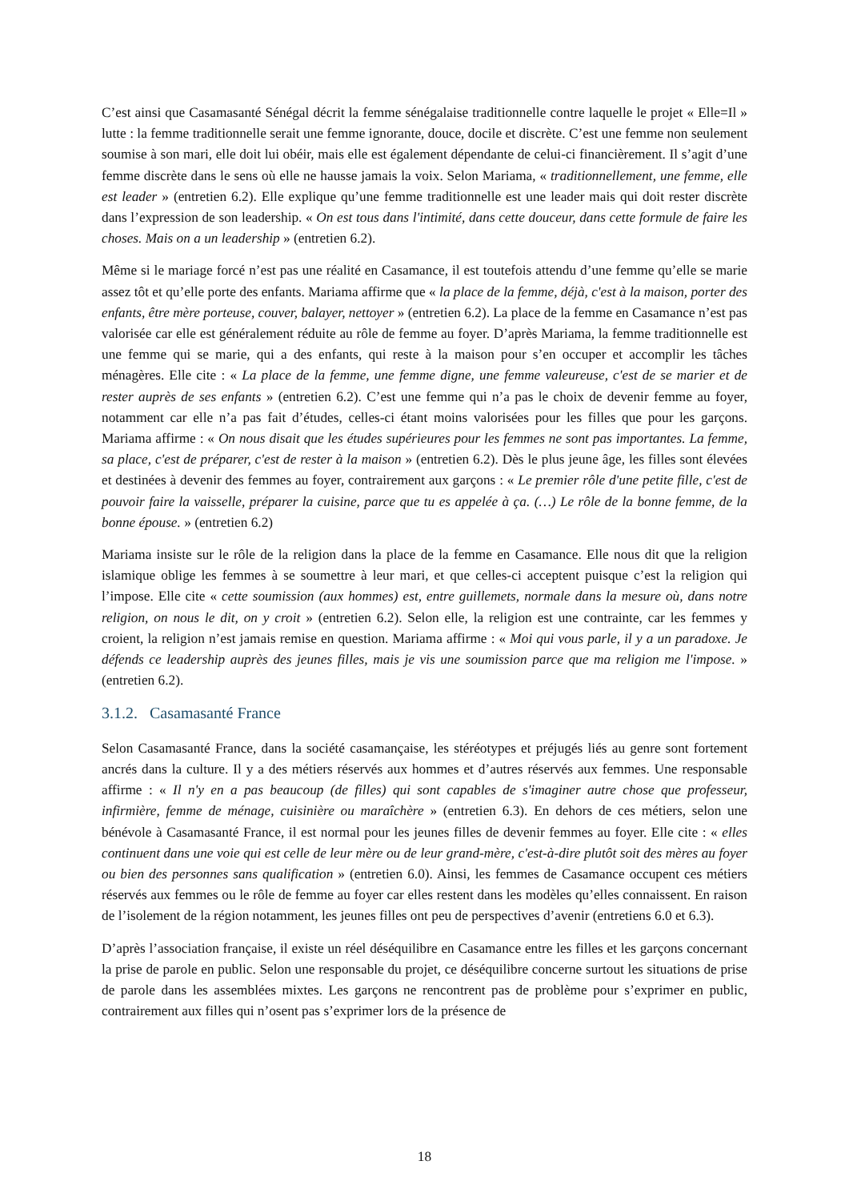C’est ainsi que Casamasanté Sénégal décrit la femme sénégalaise traditionnelle contre laquelle le projet « Elle=Il » lutte : la femme traditionnelle serait une femme ignorante, douce, docile et discrète. C’est une femme non seulement soumise à son mari, elle doit lui obéir, mais elle est également dépendante de celui-ci financièrement. Il s’agit d’une femme discrète dans le sens où elle ne hausse jamais la voix. Selon Mariama, « traditionnellement, une femme, elle est leader » (entretien 6.2). Elle explique qu’une femme traditionnelle est une leader mais qui doit rester discrète dans l’expression de son leadership. « On est tous dans l'intimité, dans cette douceur, dans cette formule de faire les choses. Mais on a un leadership » (entretien 6.2).
Même si le mariage forcé n’est pas une réalité en Casamance, il est toutefois attendu d’une femme qu’elle se marie assez tôt et qu’elle porte des enfants. Mariama affirme que « la place de la femme, déjà, c'est à la maison, porter des enfants, être mère porteuse, couver, balayer, nettoyer » (entretien 6.2). La place de la femme en Casamance n’est pas valorisée car elle est généralement réduite au rôle de femme au foyer. D’après Mariama, la femme traditionnelle est une femme qui se marie, qui a des enfants, qui reste à la maison pour s’en occuper et accomplir les tâches ménagères. Elle cite : « La place de la femme, une femme digne, une femme valeureuse, c'est de se marier et de rester auprès de ses enfants » (entretien 6.2). C’est une femme qui n’a pas le choix de devenir femme au foyer, notamment car elle n’a pas fait d’études, celles-ci étant moins valorisées pour les filles que pour les garçons. Mariama affirme : « On nous disait que les études supérieures pour les femmes ne sont pas importantes. La femme, sa place, c'est de préparer, c'est de rester à la maison » (entretien 6.2). Dès le plus jeune âge, les filles sont élevées et destinées à devenir des femmes au foyer, contrairement aux garçons : « Le premier rôle d'une petite fille, c'est de pouvoir faire la vaisselle, préparer la cuisine, parce que tu es appelée à ça. (…) Le rôle de la bonne femme, de la bonne épouse. » (entretien 6.2)
Mariama insiste sur le rôle de la religion dans la place de la femme en Casamance. Elle nous dit que la religion islamique oblige les femmes à se soumettre à leur mari, et que celles-ci acceptent puisque c’est la religion qui l’impose. Elle cite « cette soumission (aux hommes) est, entre guillemets, normale dans la mesure où, dans notre religion, on nous le dit, on y croit » (entretien 6.2). Selon elle, la religion est une contrainte, car les femmes y croient, la religion n’est jamais remise en question. Mariama affirme : « Moi qui vous parle, il y a un paradoxe. Je défends ce leadership auprès des jeunes filles, mais je vis une soumission parce que ma religion me l'impose. » (entretien 6.2).
3.1.2. Casamasanté France
Selon Casamasanté France, dans la société casamançaise, les stéréotypes et préjugés liés au genre sont fortement ancrés dans la culture. Il y a des métiers réservés aux hommes et d’autres réservés aux femmes. Une responsable affirme : « Il n'y en a pas beaucoup (de filles) qui sont capables de s'imaginer autre chose que professeur, infirmière, femme de ménage, cuisinière ou maraîchère » (entretien 6.3). En dehors de ces métiers, selon une bénévole à Casamasanté France, il est normal pour les jeunes filles de devenir femmes au foyer. Elle cite : « elles continuent dans une voie qui est celle de leur mère ou de leur grand-mère, c'est-à-dire plutôt soit des mères au foyer ou bien des personnes sans qualification » (entretien 6.0). Ainsi, les femmes de Casamance occupent ces métiers réservés aux femmes ou le rôle de femme au foyer car elles restent dans les modèles qu’elles connaissent. En raison de l’isolement de la région notamment, les jeunes filles ont peu de perspectives d’avenir (entretiens 6.0 et 6.3).
D’après l’association française, il existe un réel déséquilibre en Casamance entre les filles et les garçons concernant la prise de parole en public. Selon une responsable du projet, ce déséquilibre concerne surtout les situations de prise de parole dans les assemblées mixtes. Les garçons ne rencontrent pas de problème pour s’exprimer en public, contrairement aux filles qui n’osent pas s’exprimer lors de la présence de
18